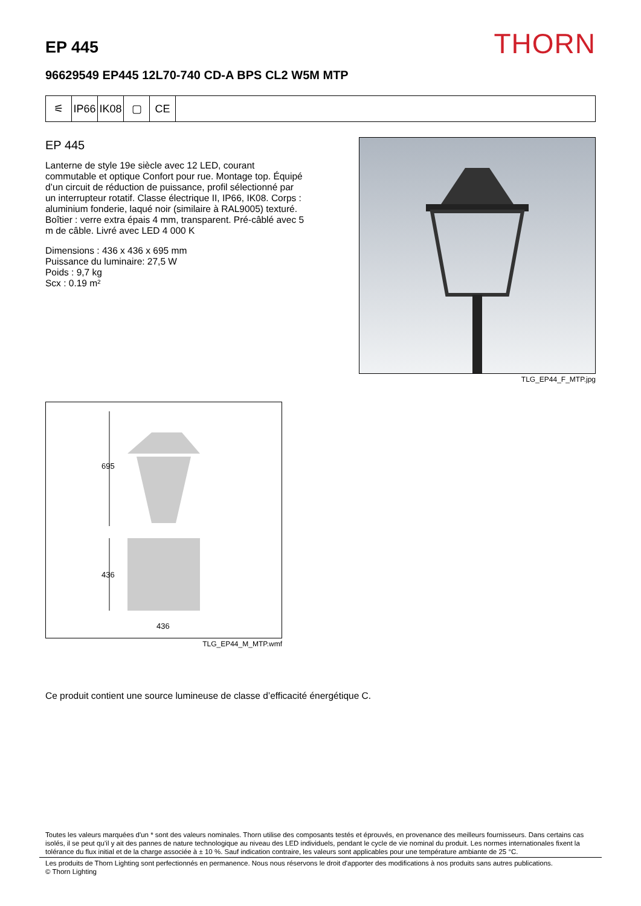EP 445
THORN
96629549 EP445 12L70-740 CD-A BPS CL2 W5M MTP
⚟ IP66
IK08
▢ CE
EP 445
Lanterne de style 19e siècle avec 12 LED, courant commutable et optique Confort pour rue. Montage top. Équipé d’un circuit de réduction de puissance, profil sélectionné par un interrupteur rotatif. Classe électrique II, IP66, IK08. Corps : aluminium fonderie, laqué noir (similaire à RAL9005) texturé. Boîtier : verre extra épais 4 mm, transparent. Pré-câblé avec 5 m de câble. Livré avec LED 4 000 K
Dimensions : 436 x 436 x 695 mm
Puissance du luminaire: 27,5 W
Poids : 9,7 kg
Scx : 0.19 m²
TLG_EP44_F_MTP.jpg
695
436
436
TLG_EP44_M_MTP.wmf
Ce produit contient une source lumineuse de classe d’efficacité énergétique C.
Toutes les valeurs marquées d'un * sont des valeurs nominales. Thorn utilise des composants testés et éprouvés, en provenance des meilleurs fournisseurs. Dans certains cas isolés, il se peut qu’il y ait des pannes de nature technologique au niveau des LED individuels, pendant le cycle de vie nominal du produit. Les normes internationales fixent la tolérance du flux initial et de la charge associée à ± 10 %. Sauf indication contraire, les valeurs sont applicables pour une température ambiante de 25 °C.
Les produits de Thorn Lighting sont perfectionnés en permanence. Nous nous réservons le droit d'apporter des modifications à nos produits sans autres publications.
© Thorn Lighting